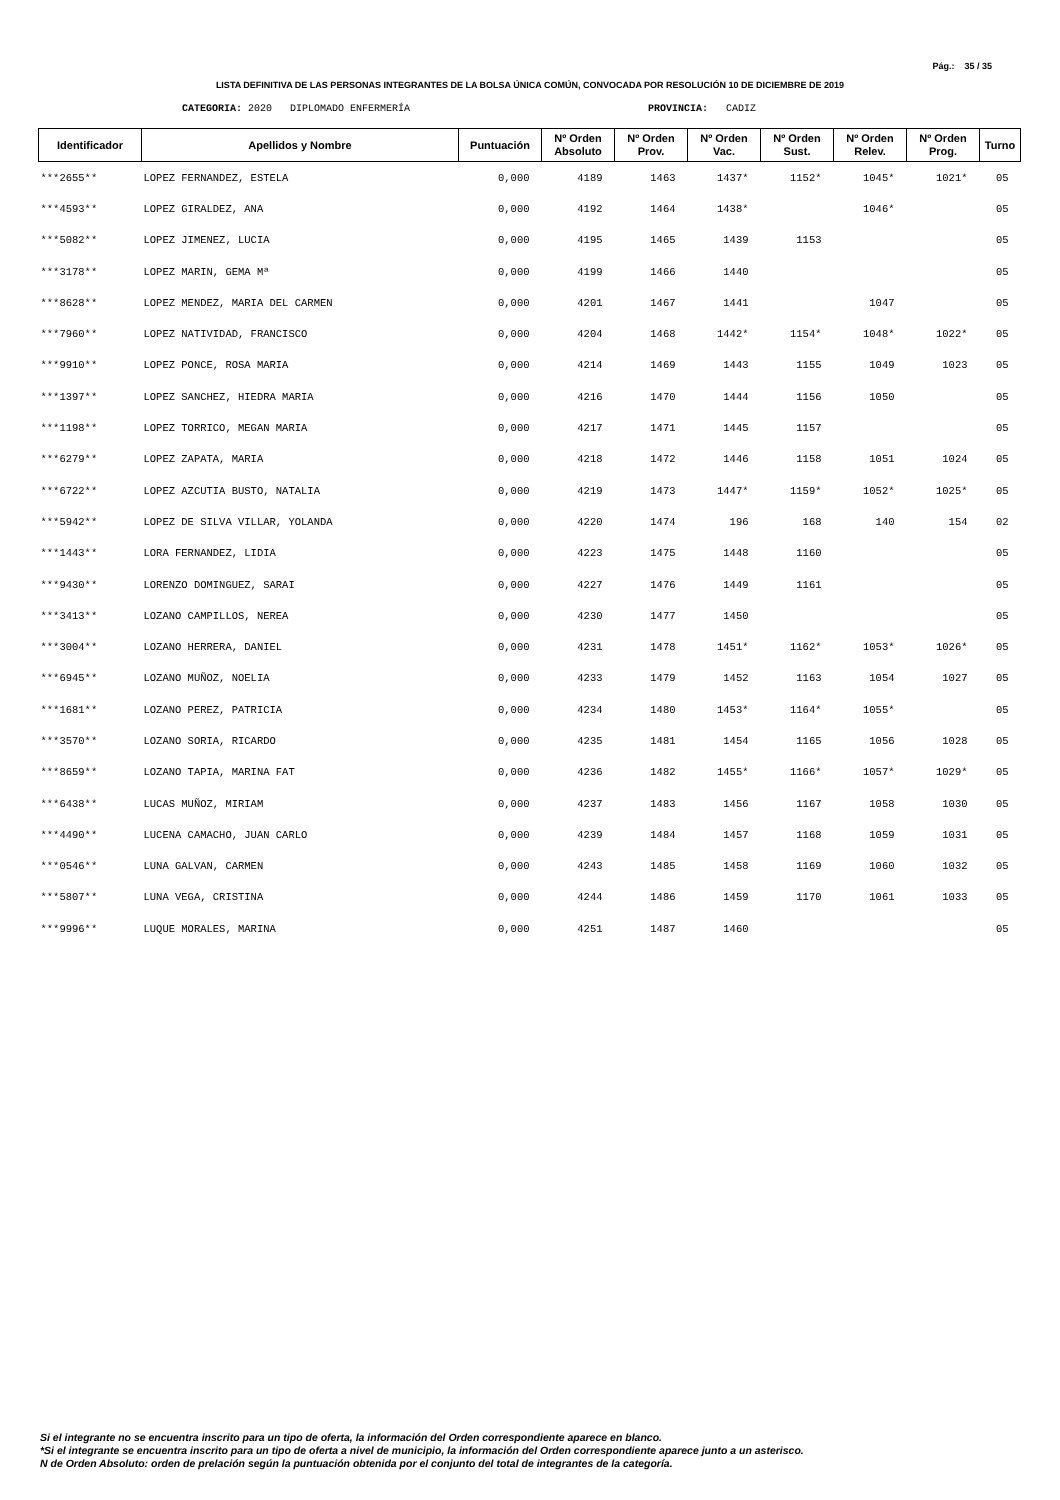Pág.: 35 / 35
LISTA DEFINITIVA DE LAS PERSONAS INTEGRANTES DE LA BOLSA ÚNICA COMÚN, CONVOCADA POR RESOLUCIÓN 10 DE DICIEMBRE DE 2019
CATEGORIA: 2020 DIPLOMADO ENFERMERÍA
PROVINCIA: CADIZ
| Identificador | Apellidos y Nombre | Puntuación | Nº Orden Absoluto | Nº Orden Prov. | Nº Orden Vac. | Nº Orden Sust. | Nº Orden Relev. | Nº Orden Prog. | Turno |
| --- | --- | --- | --- | --- | --- | --- | --- | --- | --- |
| ***2655** | LOPEZ FERNANDEZ, ESTELA | 0,000 | 4189 | 1463 | 1437* | 1152* | 1045* | 1021* | 05 |
| ***4593** | LOPEZ GIRALDEZ, ANA | 0,000 | 4192 | 1464 | 1438* | | 1046* | | 05 |
| ***5082** | LOPEZ JIMENEZ, LUCIA | 0,000 | 4195 | 1465 | 1439 | 1153 | | | 05 |
| ***3178** | LOPEZ MARIN, GEMA Mª | 0,000 | 4199 | 1466 | 1440 | | | | 05 |
| ***8628** | LOPEZ MENDEZ, MARIA DEL CARMEN | 0,000 | 4201 | 1467 | 1441 | | 1047 | | 05 |
| ***7960** | LOPEZ NATIVIDAD, FRANCISCO | 0,000 | 4204 | 1468 | 1442* | 1154* | 1048* | 1022* | 05 |
| ***9910** | LOPEZ PONCE, ROSA MARIA | 0,000 | 4214 | 1469 | 1443 | 1155 | 1049 | 1023 | 05 |
| ***1397** | LOPEZ SANCHEZ, HIEDRA MARIA | 0,000 | 4216 | 1470 | 1444 | 1156 | 1050 | | 05 |
| ***1198** | LOPEZ TORRICO, MEGAN MARIA | 0,000 | 4217 | 1471 | 1445 | 1157 | | | 05 |
| ***6279** | LOPEZ ZAPATA, MARIA | 0,000 | 4218 | 1472 | 1446 | 1158 | 1051 | 1024 | 05 |
| ***6722** | LOPEZ AZCUTIA BUSTO, NATALIA | 0,000 | 4219 | 1473 | 1447* | 1159* | 1052* | 1025* | 05 |
| ***5942** | LOPEZ DE SILVA VILLAR, YOLANDA | 0,000 | 4220 | 1474 | 196 | 168 | 140 | 154 | 02 |
| ***1443** | LORA FERNANDEZ, LIDIA | 0,000 | 4223 | 1475 | 1448 | 1160 | | | 05 |
| ***9430** | LORENZO DOMINGUEZ, SARAI | 0,000 | 4227 | 1476 | 1449 | 1161 | | | 05 |
| ***3413** | LOZANO CAMPILLOS, NEREA | 0,000 | 4230 | 1477 | 1450 | | | | 05 |
| ***3004** | LOZANO HERRERA, DANIEL | 0,000 | 4231 | 1478 | 1451* | 1162* | 1053* | 1026* | 05 |
| ***6945** | LOZANO MUÑOZ, NOELIA | 0,000 | 4233 | 1479 | 1452 | 1163 | 1054 | 1027 | 05 |
| ***1681** | LOZANO PEREZ, PATRICIA | 0,000 | 4234 | 1480 | 1453* | 1164* | 1055* | | 05 |
| ***3570** | LOZANO SORIA, RICARDO | 0,000 | 4235 | 1481 | 1454 | 1165 | 1056 | 1028 | 05 |
| ***8659** | LOZANO TAPIA, MARINA FAT | 0,000 | 4236 | 1482 | 1455* | 1166* | 1057* | 1029* | 05 |
| ***6438** | LUCAS MUÑOZ, MIRIAM | 0,000 | 4237 | 1483 | 1456 | 1167 | 1058 | 1030 | 05 |
| ***4490** | LUCENA CAMACHO, JUAN CARLO | 0,000 | 4239 | 1484 | 1457 | 1168 | 1059 | 1031 | 05 |
| ***0546** | LUNA GALVAN, CARMEN | 0,000 | 4243 | 1485 | 1458 | 1169 | 1060 | 1032 | 05 |
| ***5807** | LUNA VEGA, CRISTINA | 0,000 | 4244 | 1486 | 1459 | 1170 | 1061 | 1033 | 05 |
| ***9996** | LUQUE MORALES, MARINA | 0,000 | 4251 | 1487 | 1460 | | | | 05 |
Si el integrante no se encuentra inscrito para un tipo de oferta, la información del Orden correspondiente aparece en blanco.
*Si el integrante se encuentra inscrito para un tipo de oferta a nivel de municipio, la información del Orden correspondiente aparece junto a un asterisco.
N de Orden Absoluto: orden de prelación según la puntuación obtenida por el conjunto del total de integrantes de la categoría.